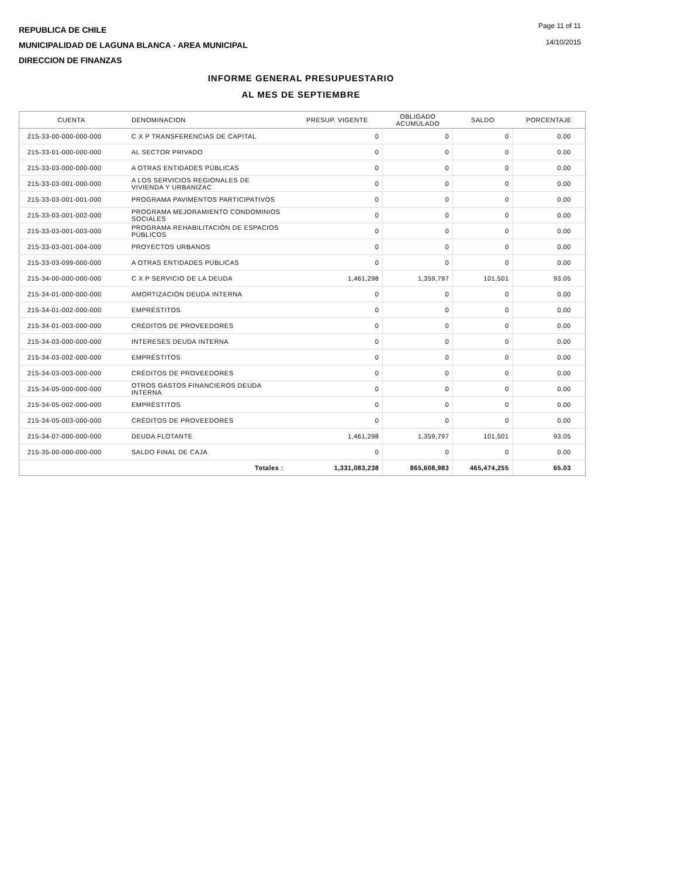REPUBLICA DE CHILE
MUNICIPALIDAD DE LAGUNA BLANCA - AREA MUNICIPAL
DIRECCION DE FINANZAS
Page 11 of 11
14/10/2015
INFORME GENERAL PRESUPUESTARIO
AL MES DE SEPTIEMBRE
| CUENTA | DENOMINACION | PRESUP. VIGENTE | OBLIGADO ACUMULADO | SALDO | PORCENTAJE |
| --- | --- | --- | --- | --- | --- |
| 215-33-00-000-000-000 | C X P TRANSFERENCIAS DE CAPITAL | 0 | 0 | 0 | 0.00 |
| 215-33-01-000-000-000 | AL SECTOR PRIVADO | 0 | 0 | 0 | 0.00 |
| 215-33-03-000-000-000 | A OTRAS ENTIDADES PÚBLICAS | 0 | 0 | 0 | 0.00 |
| 215-33-03-001-000-000 | A LOS SERVICIOS REGIONALES DE VIVIENDA Y URBANIZAC | 0 | 0 | 0 | 0.00 |
| 215-33-03-001-001-000 | PROGRAMA PAVIMENTOS PARTICIPATIVOS | 0 | 0 | 0 | 0.00 |
| 215-33-03-001-002-000 | PROGRAMA MEJORAMIENTO CONDOMINIOS SOCIALES | 0 | 0 | 0 | 0.00 |
| 215-33-03-001-003-000 | PROGRAMA REHABILITACIÓN DE ESPACIOS PÚBLICOS | 0 | 0 | 0 | 0.00 |
| 215-33-03-001-004-000 | PROYECTOS URBANOS | 0 | 0 | 0 | 0.00 |
| 215-33-03-099-000-000 | A OTRAS ENTIDADES PÚBLICAS | 0 | 0 | 0 | 0.00 |
| 215-34-00-000-000-000 | C X P SERVICIO DE LA DEUDA | 1,461,298 | 1,359,797 | 101,501 | 93.05 |
| 215-34-01-000-000-000 | AMORTIZACIÓN DEUDA INTERNA | 0 | 0 | 0 | 0.00 |
| 215-34-01-002-000-000 | EMPRÉSTITOS | 0 | 0 | 0 | 0.00 |
| 215-34-01-003-000-000 | CRÉDITOS DE PROVEEDORES | 0 | 0 | 0 | 0.00 |
| 215-34-03-000-000-000 | INTERESES DEUDA INTERNA | 0 | 0 | 0 | 0.00 |
| 215-34-03-002-000-000 | EMPRÉSTITOS | 0 | 0 | 0 | 0.00 |
| 215-34-03-003-000-000 | CRÉDITOS DE PROVEEDORES | 0 | 0 | 0 | 0.00 |
| 215-34-05-000-000-000 | OTROS GASTOS FINANCIEROS DEUDA INTERNA | 0 | 0 | 0 | 0.00 |
| 215-34-05-002-000-000 | EMPRÉSTITOS | 0 | 0 | 0 | 0.00 |
| 215-34-05-003-000-000 | CRÉDITOS DE PROVEEDORES | 0 | 0 | 0 | 0.00 |
| 215-34-07-000-000-000 | DEUDA FLOTANTE | 1,461,298 | 1,359,797 | 101,501 | 93.05 |
| 215-35-00-000-000-000 | SALDO FINAL DE CAJA | 0 | 0 | 0 | 0.00 |
| | Totales : | 1,331,083,238 | 865,608,983 | 465,474,255 | 65.03 |